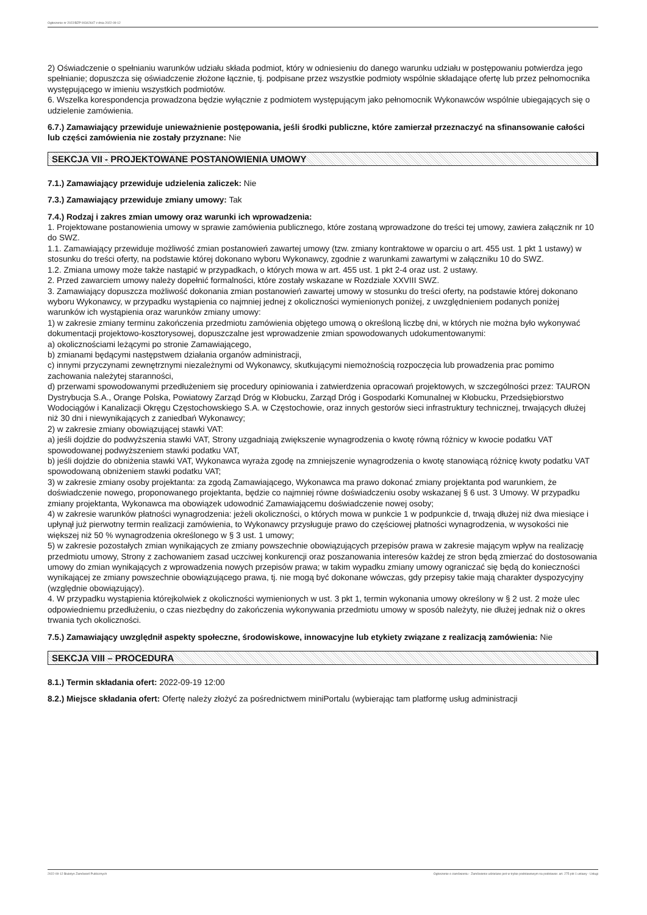Ogłoszenie nr 2022/BZP 00342647 z dnia 2022-09-12
2) Oświadczenie o spełnianiu warunków udziału składa podmiot, który w odniesieniu do danego warunku udziału w postępowaniu potwierdza jego spełnianie; dopuszcza się oświadczenie złożone łącznie, tj. podpisane przez wszystkie podmioty wspólnie składające ofertę lub przez pełnomocnika występującego w imieniu wszystkich podmiotów.
6. Wszelka korespondencja prowadzona będzie wyłącznie z podmiotem występującym jako pełnomocnik Wykonawców wspólnie ubiegających się o udzielenie zamówienia.
6.7.) Zamawiający przewiduje unieważnienie postępowania, jeśli środki publiczne, które zamierzał przeznaczyć na sfinansowanie całości lub części zamówienia nie zostały przyznane: Nie
SEKCJA VII - PROJEKTOWANE POSTANOWIENIA UMOWY
7.1.) Zamawiający przewiduje udzielenia zaliczek: Nie
7.3.) Zamawiający przewiduje zmiany umowy: Tak
7.4.) Rodzaj i zakres zmian umowy oraz warunki ich wprowadzenia:
1. Projektowane postanowienia umowy w sprawie zamówienia publicznego, które zostaną wprowadzone do treści tej umowy, zawiera załącznik nr 10 do SWZ.
1.1. Zamawiający przewiduje możliwość zmian postanowień zawartej umowy (tzw. zmiany kontraktowe w oparciu o art. 455 ust. 1 pkt 1 ustawy) w stosunku do treści oferty, na podstawie której dokonano wyboru Wykonawcy, zgodnie z warunkami zawartymi w załączniku 10 do SWZ.
1.2. Zmiana umowy może także nastąpić w przypadkach, o których mowa w art. 455 ust. 1 pkt 2-4 oraz ust. 2 ustawy.
2. Przed zawarciem umowy należy dopełnić formalności, które zostały wskazane w Rozdziale XXVIII SWZ.
3. Zamawiający dopuszcza możliwość dokonania zmian postanowień zawartej umowy w stosunku do treści oferty, na podstawie której dokonano wyboru Wykonawcy, w przypadku wystąpienia co najmniej jednej z okoliczności wymienionych poniżej, z uwzględnieniem podanych poniżej warunków ich wystąpienia oraz warunków zmiany umowy:
1) w zakresie zmiany terminu zakończenia przedmiotu zamówienia objętego umową o określoną liczbę dni, w których nie można było wykonywać dokumentacji projektowo-kosztorysowej, dopuszczalne jest wprowadzenie zmian spowodowanych udokumentowanymi:
a) okolicznościami leżącymi po stronie Zamawiającego,
b) zmianami będącymi następstwem działania organów administracji,
c) innymi przyczynami zewnętrznymi niezależnymi od Wykonawcy, skutkującymi niemożnością rozpoczęcia lub prowadzenia prac pomimo zachowania należytej staranności,
d) przerwami spowodowanymi przedłużeniem się procedury opiniowania i zatwierdzenia opracowań projektowych, w szczególności przez: TAURON Dystrybucja S.A., Orange Polska, Powiatowy Zarząd Dróg w Kłobucku, Zarząd Dróg i Gospodarki Komunalnej w Kłobucku, Przedsiębiorstwo Wodociągów i Kanalizacji Okręgu Częstochowskiego S.A. w Częstochowie, oraz innych gestorów sieci infrastruktury technicznej, trwających dłużej niż 30 dni i niewynikających z zaniedbań Wykonawcy;
2) w zakresie zmiany obowiązującej stawki VAT:
a) jeśli dojdzie do podwyższenia stawki VAT, Strony uzgadniają zwiększenie wynagrodzenia o kwotę równą różnicy w kwocie podatku VAT spowodowanej podwyższeniem stawki podatku VAT,
b) jeśli dojdzie do obniżenia stawki VAT, Wykonawca wyraża zgodę na zmniejszenie wynagrodzenia o kwotę stanowiącą różnicę kwoty podatku VAT spowodowaną obniżeniem stawki podatku VAT;
3) w zakresie zmiany osoby projektanta: za zgodą Zamawiającego, Wykonawca ma prawo dokonać zmiany projektanta pod warunkiem, że doświadczenie nowego, proponowanego projektanta, będzie co najmniej równe doświadczeniu osoby wskazanej § 6 ust. 3 Umowy. W przypadku zmiany projektanta, Wykonawca ma obowiązek udowodnić Zamawiającemu doświadczenie nowej osoby;
4) w zakresie warunków płatności wynagrodzenia: jeżeli okoliczności, o których mowa w punkcie 1 w podpunkcie d, trwają dłużej niż dwa miesiące i upłynął już pierwotny termin realizacji zamówienia, to Wykonawcy przysługuje prawo do częściowej płatności wynagrodzenia, w wysokości nie większej niż 50 % wynagrodzenia określonego w § 3 ust. 1 umowy;
5) w zakresie pozostałych zmian wynikających ze zmiany powszechnie obowiązujących przepisów prawa w zakresie mającym wpływ na realizację przedmiotu umowy, Strony z zachowaniem zasad uczciwej konkurencji oraz poszanowania interesów każdej ze stron będą zmierzać do dostosowania umowy do zmian wynikających z wprowadzenia nowych przepisów prawa; w takim wypadku zmiany umowy ograniczać się będą do konieczności wynikającej ze zmiany powszechnie obowiązującego prawa, tj. nie mogą być dokonane wówczas, gdy przepisy takie mają charakter dyspozycyjny (względnie obowiązujący).
4. W przypadku wystąpienia którejkolwiek z okoliczności wymienionych w ust. 3 pkt 1, termin wykonania umowy określony w § 2 ust. 2 może ulec odpowiedniemu przedłużeniu, o czas niezbędny do zakończenia wykonywania przedmiotu umowy w sposób należyty, nie dłużej jednak niż o okres trwania tych okoliczności.
7.5.) Zamawiający uwzględnił aspekty społeczne, środowiskowe, innowacyjne lub etykiety związane z realizacją zamówienia: Nie
SEKCJA VIII – PROCEDURA
8.1.) Termin składania ofert: 2022-09-19 12:00
8.2.) Miejsce składania ofert: Ofertę należy złożyć za pośrednictwem miniPortalu (wybierając tam platformę usług administracji
2022-09-12 Biuletyn Zamówień Publicznych Ogłoszenie o zamówieniu - Zamówienie udzielane jest w trybie podstawowym na podstawie: art. 275 pkt 1 ustawy - Usługi